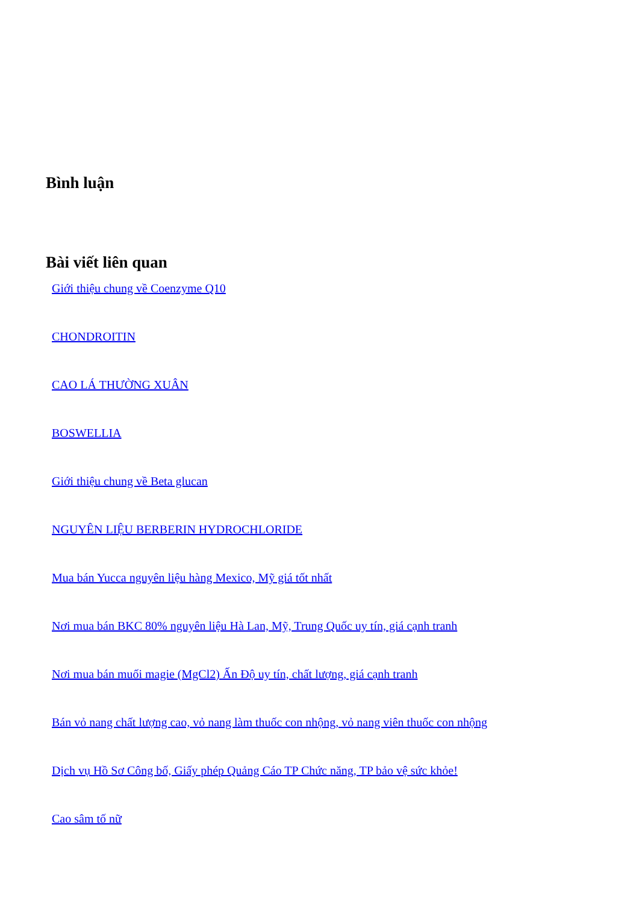Bình luận
Bài viết liên quan
Giới thiệu chung về Coenzyme Q10
CHONDROITIN
CAO LÁ THƯỜNG XUÂN
BOSWELLIA
Giới thiệu chung về Beta glucan
NGUYÊN LIỆU BERBERIN HYDROCHLORIDE
Mua bán Yucca nguyên liệu hàng Mexico, Mỹ giá tốt nhất
Nơi mua bán BKC 80% nguyên liệu Hà Lan, Mỹ, Trung Quốc uy tín, giá cạnh tranh
Nơi mua bán muối magie (MgCl2) Ấn Độ uy tín, chất lượng, giá cạnh tranh
Bán vỏ nang chất lượng cao, vỏ nang làm thuốc con nhộng, vỏ nang viên thuốc con nhộng
Dịch vụ Hồ Sơ Công bố, Giấy phép Quảng Cáo TP Chức năng, TP bảo vệ sức khỏe!
Cao sâm tố nữ